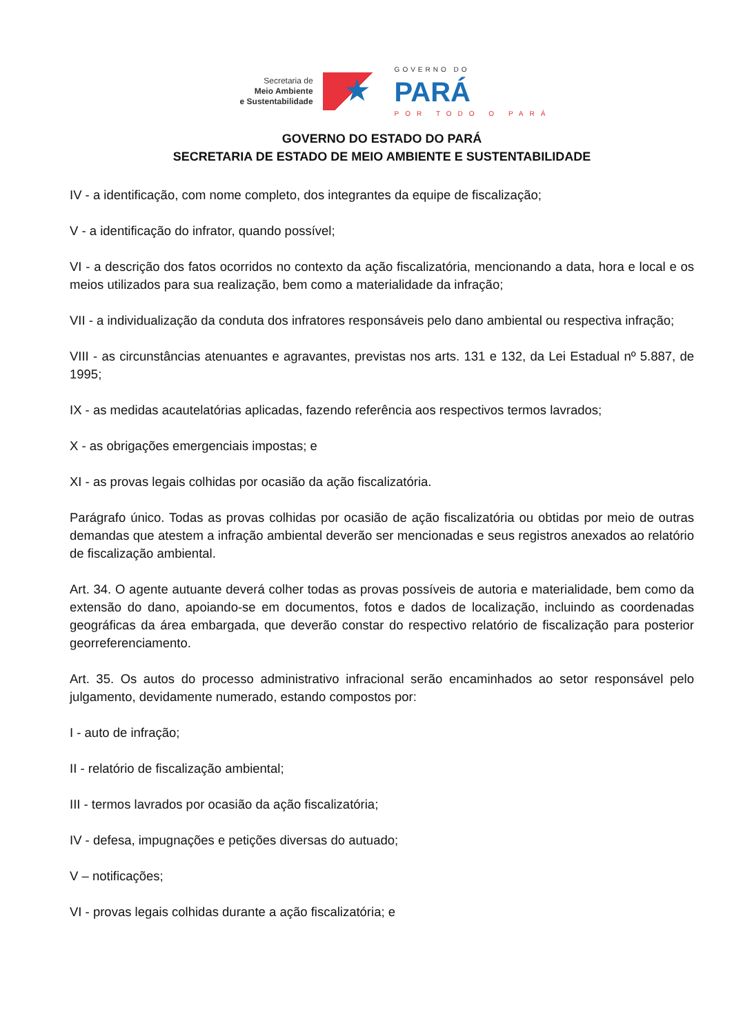Secretaria de
Meio Ambiente
e Sustentabilidade
★
GOVERNO DO
PARÁ
POR TODO O PARÁ
GOVERNO DO ESTADO DO PARÁ
SECRETARIA DE ESTADO DE MEIO AMBIENTE E SUSTENTABILIDADE
IV - a identificação, com nome completo, dos integrantes da equipe de fiscalização;
V - a identificação do infrator, quando possível;
VI - a descrição dos fatos ocorridos no contexto da ação fiscalizatória, mencionando a data, hora e local e os meios utilizados para sua realização, bem como a materialidade da infração;
VII - a individualização da conduta dos infratores responsáveis pelo dano ambiental ou respectiva infração;
VIII - as circunstâncias atenuantes e agravantes, previstas nos arts. 131 e 132, da Lei Estadual nº 5.887, de 1995;
IX - as medidas acautelatórias aplicadas, fazendo referência aos respectivos termos lavrados;
X - as obrigações emergenciais impostas; e
XI - as provas legais colhidas por ocasião da ação fiscalizatória.
Parágrafo único. Todas as provas colhidas por ocasião de ação fiscalizatória ou obtidas por meio de outras demandas que atestem a infração ambiental deverão ser mencionadas e seus registros anexados ao relatório de fiscalização ambiental.
Art. 34. O agente autuante deverá colher todas as provas possíveis de autoria e materialidade, bem como da extensão do dano, apoiando-se em documentos, fotos e dados de localização, incluindo as coordenadas geográficas da área embargada, que deverão constar do respectivo relatório de fiscalização para posterior georreferenciamento.
Art. 35. Os autos do processo administrativo infracional serão encaminhados ao setor responsável pelo julgamento, devidamente numerado, estando compostos por:
I - auto de infração;
II - relatório de fiscalização ambiental;
III - termos lavrados por ocasião da ação fiscalizatória;
IV - defesa, impugnações e petições diversas do autuado;
V – notificações;
VI - provas legais colhidas durante a ação fiscalizatória; e